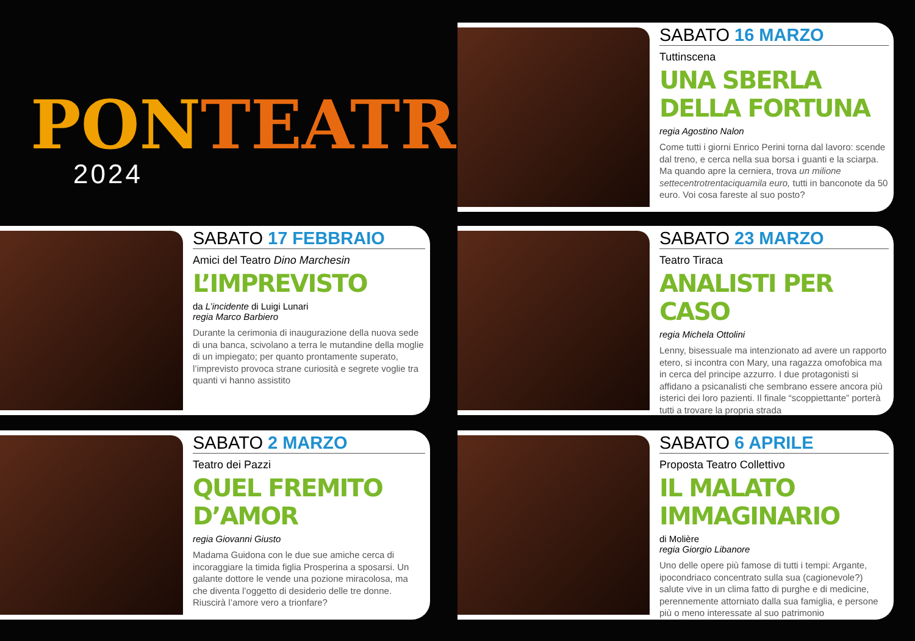PONTEATRO
2024
SABATO 16 MARZO
Tuttinscena
UNA SBERLA DELLA FORTUNA
regia Agostino Nalon
Come tutti i giorni Enrico Perini torna dal lavoro: scende dal treno, e cerca nella sua borsa i guanti e la sciarpa. Ma quando apre la cerniera, trova un milione settecentrotrentaciquamila euro, tutti in banconote da 50 euro. Voi cosa fareste al suo posto?
SABATO 17 FEBBRAIO
Amici del Teatro Dino Marchesin
L’IMPREVISTO
da L’incidente di Luigi Lunari
regia Marco Barbiero
Durante la cerimonia di inaugurazione della nuova sede di una banca, scivolano a terra le mutandine della moglie di un impiegato; per quanto prontamente superato, l’imprevisto provoca strane curiosità e segrete voglie tra quanti vi hanno assistito
SABATO 23 MARZO
Teatro Tiraca
ANALISTI PER CASO
regia Michela Ottolini
Lenny, bisessuale ma intenzionato ad avere un rapporto etero, si incontra con Mary, una ragazza omofobica ma in cerca del principe azzurro. I due protagonisti si affidano a psicanalisti che sembrano essere ancora più isterici dei loro pazienti. Il finale “scoppiettante” porterà tutti a trovare la propria strada
SABATO 2 MARZO
Teatro dei Pazzi
QUEL FREMITO D’AMOR
regia Giovanni Giusto
Madama Guidona con le due sue amiche cerca di incoraggiare la timida figlia Prosperina a sposarsi. Un galante dottore le vende una pozione miracolosa, ma che diventa l’oggetto di desiderio delle tre donne. Riuscirà l’amore vero a trionfare?
SABATO 6 APRILE
Proposta Teatro Collettivo
IL MALATO IMMAGINARIO
di Molière
regia Giorgio Libanore
Uno delle opere più famose di tutti i tempi: Argante, ipocondriaco concentrato sulla sua (cagionevole?) salute vive in un clima fatto di purghe e di medicine, perennemente attorniato dalla sua famiglia, e persone più o meno interessate al suo patrimonio